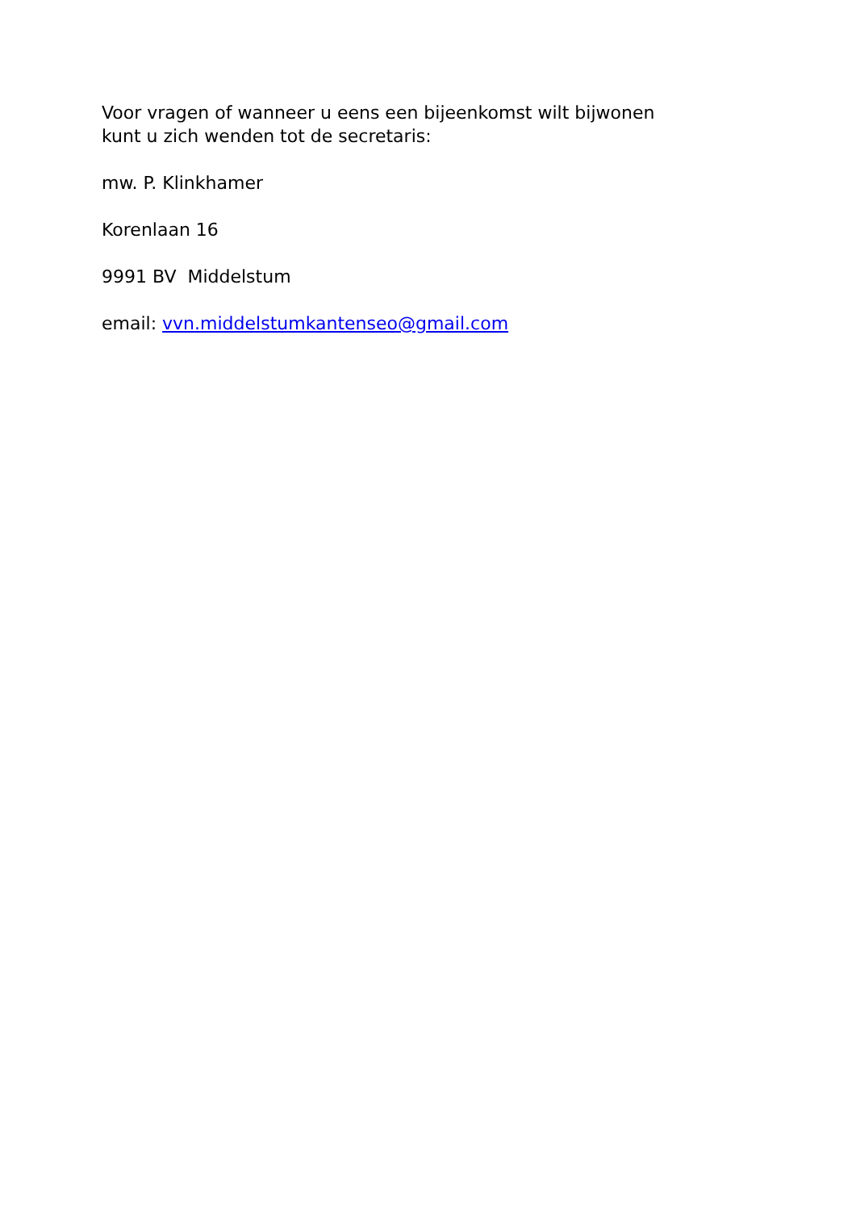Voor vragen of wanneer u eens een bijeenkomst wilt bijwonen
kunt u zich wenden tot de secretaris:
mw. P. Klinkhamer
Korenlaan 16
9991 BV Middelstum
email: vvn.middelstumkantenseo@gmail.com